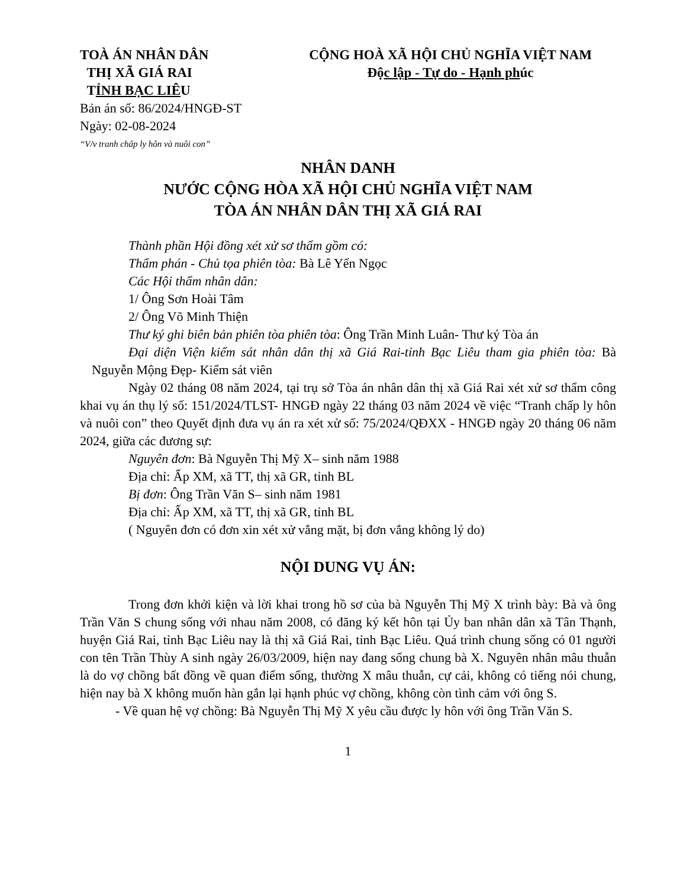TOÀ ÁN NHÂN DÂN
THỊ XÃ GIÁ RAI
TỈNH BẠC LIÊU
CỘNG HOÀ XÃ HỘI CHỦ NGHĨA VIỆT NAM
Độc lập - Tự do - Hạnh phúc
Bản án số: 86/2024/HNGĐ-ST
Ngày: 02-08-2024
“V/v tranh chấp ly hôn và nuôi con”
NHÂN DANH
NƯỚC CỘNG HÒA XÃ HỘI CHỦ NGHĨA VIỆT NAM
TÒA ÁN NHÂN DÂN THỊ XÃ GIÁ RAI
Thành phần Hội đồng xét xử sơ thẩm gồm có:
Thẩm phán - Chủ tọa phiên tòa: Bà Lê Yến Ngọc
Các Hội thẩm nhân dân:
1/ Ông Sơn Hoài Tâm
2/ Ông Võ Minh Thiện
Thư ký ghi biên bản phiên tòa phiên tòa: Ông Trần Minh Luân- Thư ký Tòa án
Đại diện Viện kiểm sát nhân dân thị xã Giá Rai-tỉnh Bạc Liêu tham gia phiên tòa: Bà Nguyễn Mộng Đẹp- Kiểm sát viên
Ngày 02 tháng 08 năm 2024, tại trụ sở Tòa án nhân dân thị xã Giá Rai xét xử sơ thẩm công khai vụ án thụ lý số: 151/2024/TLST- HNGĐ ngày 22 tháng 03 năm 2024 về việc “Tranh chấp ly hôn và nuôi con” theo Quyết định đưa vụ án ra xét xử số: 75/2024/QĐXX - HNGĐ ngày 20 tháng 06 năm 2024, giữa các đương sự:
Nguyên đơn: Bà Nguyễn Thị Mỹ X– sinh năm 1988
Địa chỉ: Ấp XM, xã TT, thị xã GR, tỉnh BL
Bị đơn: Ông Trần Văn S– sinh năm 1981
Địa chỉ: Ấp XM, xã TT, thị xã GR, tỉnh BL
( Nguyên đơn có đơn xin xét xử vắng mặt, bị đơn vắng không lý do)
NỘI DUNG VỤ ÁN:
Trong đơn khởi kiện và lời khai trong hồ sơ của bà Nguyễn Thị Mỹ X trình bày: Bà và ông Trần Văn S chung sống với nhau năm 2008, có đăng ký kết hôn tại Ủy ban nhân dân xã Tân Thạnh, huyện Giá Rai, tỉnh Bạc Liêu nay là thị xã Giá Rai, tỉnh Bạc Liêu. Quá trình chung sống có 01 người con tên Trần Thùy A sinh ngày 26/03/2009, hiện nay đang sống chung bà X. Nguyên nhân mâu thuẫn là do vợ chồng bất đồng về quan điểm sống, thường X mâu thuẫn, cự cải, không có tiếng nói chung, hiện nay bà X không muốn hàn gắn lại hạnh phúc vợ chồng, không còn tình cảm với ông S.
- Về quan hệ vợ chồng: Bà Nguyễn Thị Mỹ X yêu cầu được ly hôn với ông Trần Văn S.
1